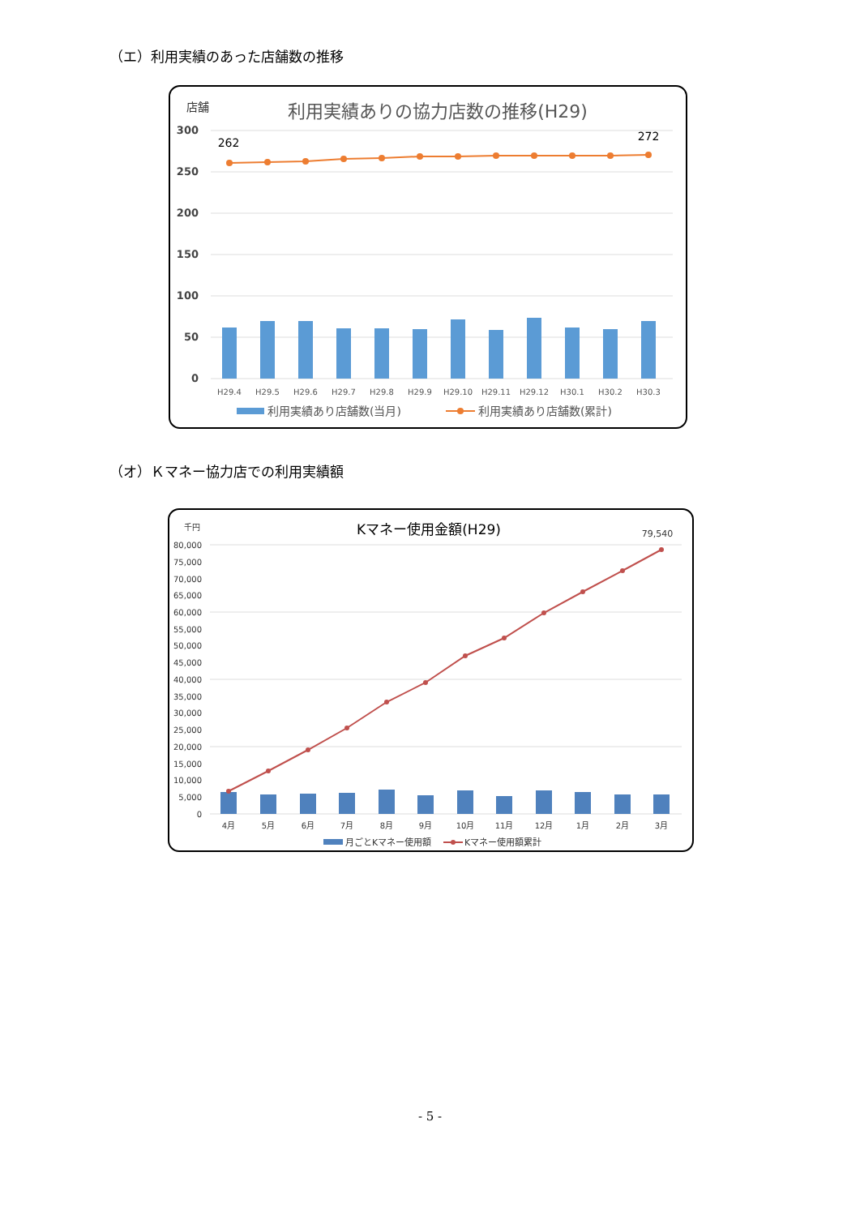（エ）利用実績のあった店舗数の推移
店舗
利用実績ありの協力店数の推移(H29)
300
250
200
150
100
50
0
262
272
H29.4
H29.5
H29.6
H29.7
H29.8
H29.9
H29.10
H29.11
H29.12
H30.1
H30.2
H30.3
利用実績あり店舗数(当月)
利用実績あり店舗数(累計)
（オ）Ｋマネー協力店での利用実績額
千円
Kマネー使用金額(H29)
79,540
80,000
75,000
70,000
65,000
60,000
55,000
50,000
45,000
40,000
35,000
30,000
25,000
20,000
15,000
10,000
5,000
0
4月
5月
6月
7月
8月
9月
10月
11月
12月
1月
2月
3月
月ごとKマネー使用額
Kマネー使用額累計
- 5 -